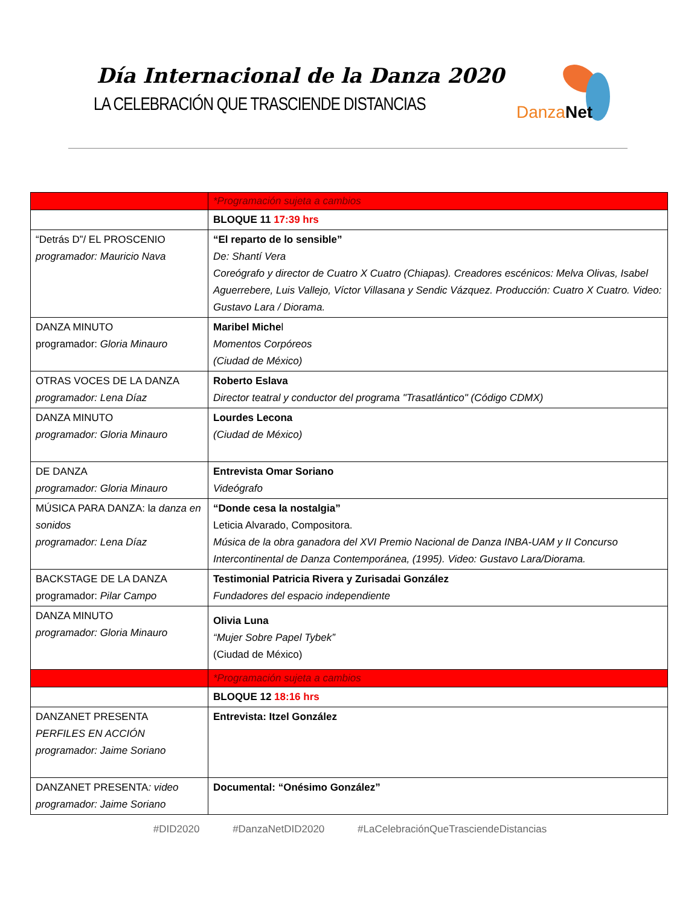Día Internacional de la Danza 2020
LA CELEBRACIÓN QUE TRASCIENDE DISTANCIAS
Danza Net
| | *Programación sujeta a cambios |
| | BLOQUE 11 17:39 hrs |
| “Detrás D”/ EL PROSCENIO programador: Mauricio Nava | “El reparto de lo sensible” De: Shantí Vera Coreógrafo y director de Cuatro X Cuatro (Chiapas). Creadores escénicos: Melva Olivas, Isabel Aguerrebere, Luis Vallejo, Víctor Villasana y Sendic Vázquez. Producción: Cuatro X Cuatro. Video: Gustavo Lara / Diorama. |
| DANZA MINUTO programador: Gloria Minauro | Maribel Miche l Momentos Corpóreos (Ciudad de México) |
| OTRAS VOCES DE LA DANZA programador: Lena Díaz | Roberto Eslava Director teatral y conductor del programa "Trasatlántico" (Código CDMX) |
| DANZA MINUTO programador: Gloria Minauro | Lourdes Lecona (Ciudad de México) |
| DE DANZA programador: Gloria Minauro | Entrevista Omar Soriano Videógrafo |
| MÚSICA PARA DANZA: l a danza en sonidos programador: Lena Díaz | “Donde cesa la nostalgia” Leticia Alvarado, Compositora. Música de la obra ganadora del XVI Premio Nacional de Danza INBA-UAM y II Concurso Intercontinental de Danza Contemporánea, (1995). Video: Gustavo Lara/Diorama. |
| BACKSTAGE DE LA DANZA programador: Pilar Campo | Testimonial Patricia Rivera y Zurisadai González Fundadores del espacio independiente |
| DANZA MINUTO programador: Gloria Minauro | Olivia Luna “Mujer Sobre Papel Tybek” (Ciudad de México) |
| | *Programación sujeta a cambios |
| | BLOQUE 12 18:16 hrs |
| DANZANET PRESENTA PERFILES EN ACCIÓN programador: Jaime Soriano | Entrevista: Itzel González |
| DANZANET PRESENTA : video programador: Jaime Soriano | Documental: “Onésimo González” |
#DID2020 #DanzaNetDID2020 #LaCelebraciónQueTrasciendeDistancias